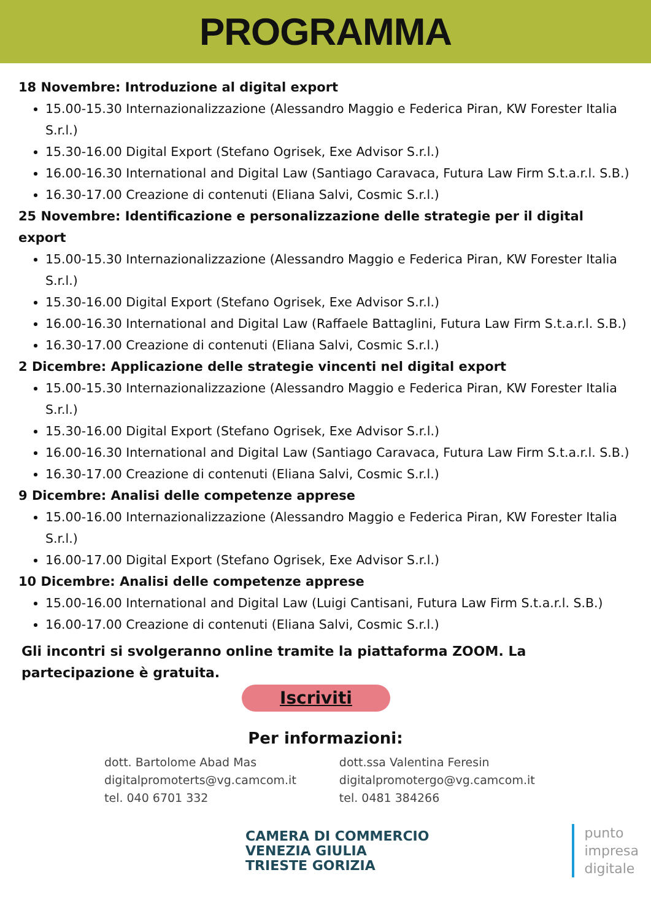PROGRAMMA
18 Novembre: Introduzione al digital export
15.00-15.30 Internazionalizzazione (Alessandro Maggio e Federica Piran, KW Forester Italia S.r.l.)
15.30-16.00 Digital Export (Stefano Ogrisek, Exe Advisor S.r.l.)
16.00-16.30 International and Digital Law (Santiago Caravaca, Futura Law Firm S.t.a.r.l. S.B.)
16.30-17.00 Creazione di contenuti (Eliana Salvi, Cosmic S.r.l.)
25 Novembre: Identificazione e personalizzazione delle strategie per il digital export
15.00-15.30 Internazionalizzazione (Alessandro Maggio e Federica Piran, KW Forester Italia S.r.l.)
15.30-16.00 Digital Export (Stefano Ogrisek, Exe Advisor S.r.l.)
16.00-16.30 International and Digital Law (Raffaele Battaglini, Futura Law Firm S.t.a.r.l. S.B.)
16.30-17.00 Creazione di contenuti (Eliana Salvi, Cosmic S.r.l.)
2 Dicembre: Applicazione delle strategie vincenti nel digital export
15.00-15.30 Internazionalizzazione (Alessandro Maggio e Federica Piran, KW Forester Italia S.r.l.)
15.30-16.00 Digital Export (Stefano Ogrisek, Exe Advisor S.r.l.)
16.00-16.30 International and Digital Law (Santiago Caravaca, Futura Law Firm S.t.a.r.l. S.B.)
16.30-17.00 Creazione di contenuti (Eliana Salvi, Cosmic S.r.l.)
9 Dicembre: Analisi delle competenze apprese
15.00-16.00 Internazionalizzazione (Alessandro Maggio e Federica Piran, KW Forester Italia S.r.l.)
16.00-17.00 Digital Export (Stefano Ogrisek, Exe Advisor S.r.l.)
10 Dicembre: Analisi delle competenze apprese
15.00-16.00 International and Digital Law (Luigi Cantisani, Futura Law Firm S.t.a.r.l. S.B.)
16.00-17.00 Creazione di contenuti (Eliana Salvi, Cosmic S.r.l.)
Gli incontri si svolgeranno online tramite la piattaforma ZOOM. La partecipazione è gratuita.
Iscriviti
Per informazioni:
dott. Bartolome Abad Mas
digitalpromoterts@vg.camcom.it
tel. 040 6701 332
dott.ssa Valentina Feresin
digitalpromotergo@vg.camcom.it
tel. 0481 384266
CAMERA DI COMMERCIO
VENEZIA GIULIA
TRIESTE GORIZIA
punto
impresa
digitale